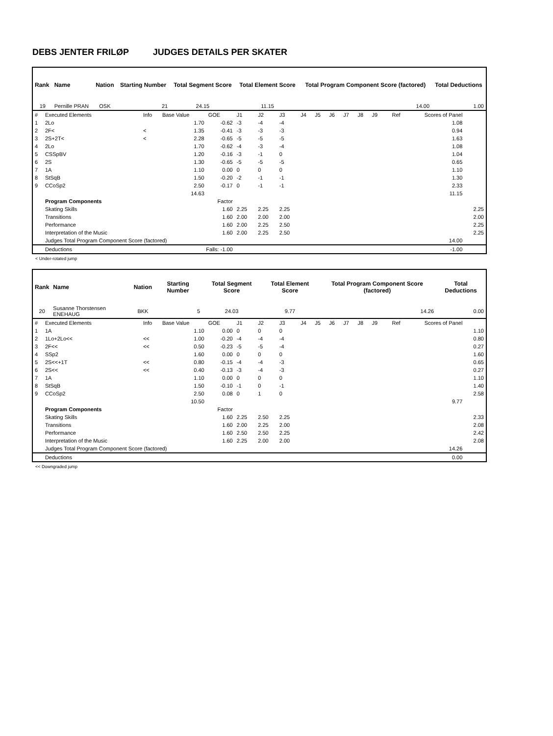DEBS JENTER FRILØP JUDGES DETAILS PER SKATER
| Rank | Name | Nation | Starting Number | Total Segment Score | Total Element Score | Total Program Component Score (factored) | Total Deductions |
| --- | --- | --- | --- | --- | --- | --- | --- |
| 19 | Pernille PRAN | OSK | 21 | 24.15 | 11.15 | 14.00 | 1.00 |
| # | Executed Elements | Info | Base Value | GOE | J1 | J2 | J3 | J4 | J5 | J6 | J7 | J8 | J9 | Ref | Scores of Panel | |
| 1 | 2Lo | | 1.70 | -0.62 | -3 | -4 | -4 | | | | | | | | 1.08 | |
| 2 | 2F< | < | 1.35 | -0.41 | -3 | -3 | -3 | | | | | | | | 0.94 | |
| 3 | 2S+2T< | < | 2.28 | -0.65 | -5 | -5 | -5 | | | | | | | | 1.63 | |
| 4 | 2Lo | | 1.70 | -0.62 | -4 | -3 | -4 | | | | | | | | 1.08 | |
| 5 | CSSpBV | | 1.20 | -0.16 | -3 | -1 | 0 | | | | | | | | 1.04 | |
| 6 | 2S | | 1.30 | -0.65 | -5 | -5 | -5 | | | | | | | | 0.65 | |
| 7 | 1A | | 1.10 | 0.00 | 0 | 0 | 0 | | | | | | | | 1.10 | |
| 8 | StSqB | | 1.50 | -0.20 | -2 | -1 | -1 | | | | | | | | 1.30 | |
| 9 | CCoSp2 | | 2.50 | -0.17 | 0 | -1 | -1 | | | | | | | | 2.33 | |
| | | | 14.63 | | | | | | | | | | | | 11.15 | |
| | Program Components | | | Factor | | | | | | | | | | | | |
| | Skating Skills | | | 1.60 | 2.25 | 2.25 | 2.25 | | | | | | | | | 2.25 |
| | Transitions | | | 1.60 | 2.00 | 2.00 | 2.00 | | | | | | | | | 2.00 |
| | Performance | | | 1.60 | 2.00 | 2.25 | 2.50 | | | | | | | | | 2.25 |
| | Interpretation of the Music | | | 1.60 | 2.00 | 2.25 | 2.50 | | | | | | | | | 2.25 |
| | Judges Total Program Component Score (factored) | | | | | | | | | | | | | | 14.00 | |
| | Deductions | Falls: -1.00 | | | | | | | | | | | | | -1.00 | |
< Under-rotated jump
| Rank | Name | Nation | Starting Number | Total Segment Score | Total Element Score | Total Program Component Score (factored) | Total Deductions |
| --- | --- | --- | --- | --- | --- | --- | --- |
| 20 | Susanne Thorstensen ENEHAUG | BKK | 5 | 24.03 | 9.77 | 14.26 | 0.00 |
| # | Executed Elements | Info | Base Value | GOE | J1 | J2 | J3 | J4 | J5 | J6 | J7 | J8 | J9 | Ref | Scores of Panel | |
| 1 | 1A | | 1.10 | 0.00 | 0 | 0 | 0 | | | | | | | | | 1.10 |
| 2 | 1Lo+2Lo<< | << | 1.00 | -0.20 | -4 | -4 | -4 | | | | | | | | | 0.80 |
| 3 | 2F<< | << | 0.50 | -0.23 | -5 | -5 | -4 | | | | | | | | | 0.27 |
| 4 | SSp2 | | 1.60 | 0.00 | 0 | 0 | 0 | | | | | | | | | 1.60 |
| 5 | 2S<<+1T | << | 0.80 | -0.15 | -4 | -4 | -3 | | | | | | | | | 0.65 |
| 6 | 2S<< | << | 0.40 | -0.13 | -3 | -4 | -3 | | | | | | | | | 0.27 |
| 7 | 1A | | 1.10 | 0.00 | 0 | 0 | 0 | | | | | | | | | 1.10 |
| 8 | StSqB | | 1.50 | -0.10 | -1 | 0 | -1 | | | | | | | | | 1.40 |
| 9 | CCoSp2 | | 2.50 | 0.08 | 0 | 1 | 0 | | | | | | | | | 2.58 |
| | | | 10.50 | | | | | | | | | | | | 9.77 | |
| | Program Components | | | Factor | | | | | | | | | | | | |
| | Skating Skills | | | 1.60 | 2.25 | 2.50 | 2.25 | | | | | | | | | 2.33 |
| | Transitions | | | 1.60 | 2.00 | 2.25 | 2.00 | | | | | | | | | 2.08 |
| | Performance | | | 1.60 | 2.50 | 2.50 | 2.25 | | | | | | | | | 2.42 |
| | Interpretation of the Music | | | 1.60 | 2.25 | 2.00 | 2.00 | | | | | | | | | 2.08 |
| | Judges Total Program Component Score (factored) | | | | | | | | | | | | | | 14.26 | |
| | Deductions | | | | | | | | | | | | | | 0.00 | |
<< Downgraded jump